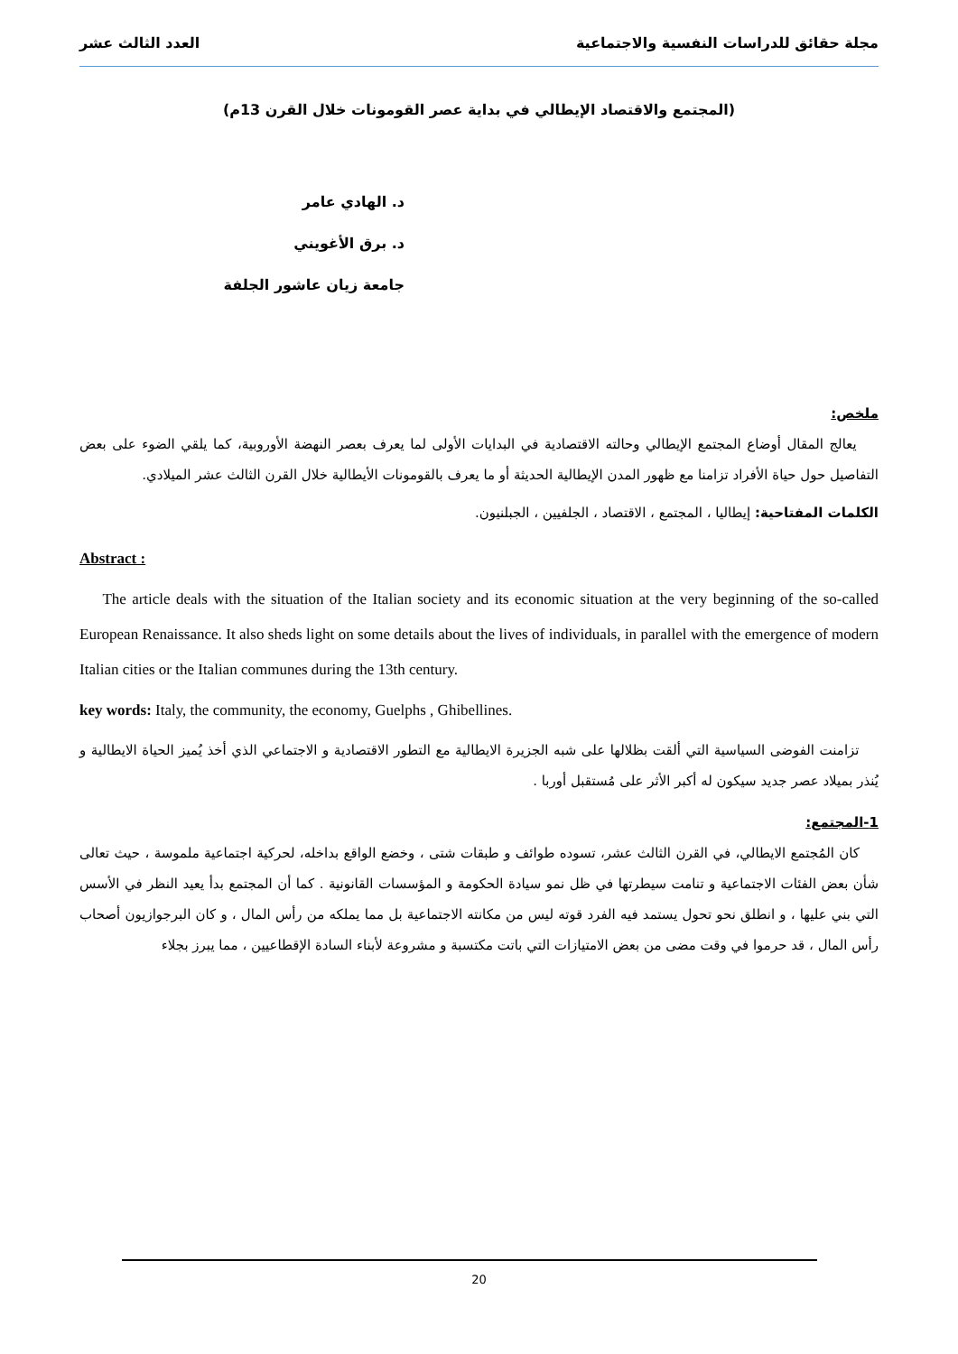مجلة حقائق للدراسات النفسية والاجتماعية العدد الثالث عشر
(المجتمع والاقتصاد الإيطالي في بداية عصر القومونات خلال القرن 13م)
د. الهادي عامر
د. برق الأغويني
جامعة زيان عاشور الجلفة
ملخص:
يعالج المقال أوضاع المجتمع الإيطالي وحالته الاقتصادية في البدايات الأولى لما يعرف بعصر النهضة الأوروبية، كما يلقي الضوء على بعض التفاصيل حول حياة الأفراد تزامنا مع ظهور المدن الإيطالية الحديثة أو ما يعرف بالقومونات الأيطالية خلال القرن الثالث عشر الميلادي.
الكلمات المفتاحية: إيطاليا ، المجتمع ، الاقتصاد ، الجلفيين ، الجبلنيون.
Abstract :
The article deals with the situation of the Italian society and its economic situation at the very beginning of the so-called European Renaissance. It also sheds light on some details about the lives of individuals, in parallel with the emergence of modern Italian cities or the Italian communes during the 13th century.
key words: Italy, the community, the economy, Guelphs , Ghibellines.
تزامنت الفوضى السياسية التي ألقت بظلالها على شبه الجزيرة الايطالية مع التطور الاقتصادية و الاجتماعي الذي أخذ يُميز الحياة الايطالية و يُنذر بميلاد عصر جديد سيكون له أكبر الأثر على مُستقبل أوربا .
1-المجتمع:
كان المُجتمع الايطالي، في القرن الثالث عشر، تسوده طوائف و طبقات شتى ، وخضع الواقع بداخله، لحركية اجتماعية ملموسة ، حيث تعالى شأن بعض الفئات الاجتماعية و تنامت سيطرتها في ظل نمو سيادة الحكومة و المؤسسات القانونية . كما أن المجتمع بدأ يعيد النظر في الأسس التي بني عليها ، و انطلق نحو تحول يستمد فيه الفرد قوته ليس من مكانته الاجتماعية بل مما يملكه من رأس المال ، و كان البرجوازيون أصحاب رأس المال ، قد حرموا في وقت مضى من بعض الامتيازات التي باتت مكتسبة و مشروعة لأبناء السادة الإقطاعيين ، مما يبرز بجلاء
20